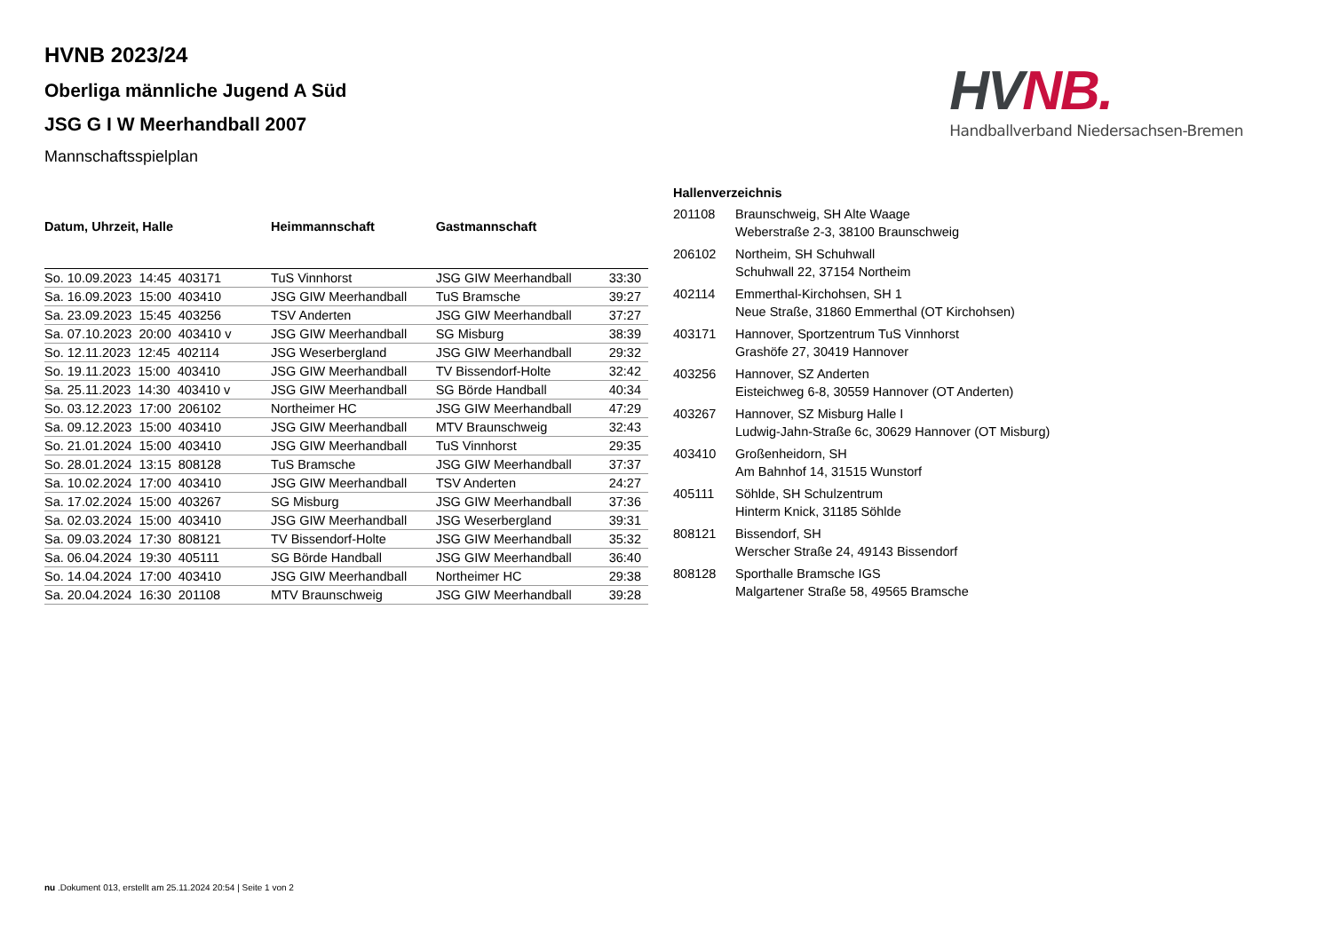HVNB 2023/24
Oberliga männliche Jugend A Süd
JSG G I W Meerhandball 2007
Mannschaftsspielplan
HV NB.
Handballverband Niedersachsen-Bremen
| Datum, Uhrzeit, Halle | Heimmannschaft | Gastmannschaft | |
| --- | --- | --- | --- |
| So. 10.09.2023 14:45 403171 | TuS Vinnhorst | JSG GIW Meerhandball | 33:30 |
| Sa. 16.09.2023 15:00 403410 | JSG GIW Meerhandball | TuS Bramsche | 39:27 |
| Sa. 23.09.2023 15:45 403256 | TSV Anderten | JSG GIW Meerhandball | 37:27 |
| Sa. 07.10.2023 20:00 403410 v | JSG GIW Meerhandball | SG Misburg | 38:39 |
| So. 12.11.2023 12:45 402114 | JSG Weserbergland | JSG GIW Meerhandball | 29:32 |
| So. 19.11.2023 15:00 403410 | JSG GIW Meerhandball | TV Bissendorf-Holte | 32:42 |
| Sa. 25.11.2023 14:30 403410 v | JSG GIW Meerhandball | SG Börde Handball | 40:34 |
| So. 03.12.2023 17:00 206102 | Northeimer HC | JSG GIW Meerhandball | 47:29 |
| Sa. 09.12.2023 15:00 403410 | JSG GIW Meerhandball | MTV Braunschweig | 32:43 |
| So. 21.01.2024 15:00 403410 | JSG GIW Meerhandball | TuS Vinnhorst | 29:35 |
| So. 28.01.2024 13:15 808128 | TuS Bramsche | JSG GIW Meerhandball | 37:37 |
| Sa. 10.02.2024 17:00 403410 | JSG GIW Meerhandball | TSV Anderten | 24:27 |
| Sa. 17.02.2024 15:00 403267 | SG Misburg | JSG GIW Meerhandball | 37:36 |
| Sa. 02.03.2024 15:00 403410 | JSG GIW Meerhandball | JSG Weserbergland | 39:31 |
| Sa. 09.03.2024 17:30 808121 | TV Bissendorf-Holte | JSG GIW Meerhandball | 35:32 |
| Sa. 06.04.2024 19:30 405111 | SG Börde Handball | JSG GIW Meerhandball | 36:40 |
| So. 14.04.2024 17:00 403410 | JSG GIW Meerhandball | Northeimer HC | 29:38 |
| Sa. 20.04.2024 16:30 201108 | MTV Braunschweig | JSG GIW Meerhandball | 39:28 |
Hallenverzeichnis
| 201108 | Braunschweig, SH Alte Waage Weberstraße 2-3, 38100 Braunschweig |
| 206102 | Northeim, SH Schuhwall Schuhwall 22, 37154 Northeim |
| 402114 | Emmerthal-Kirchohsen, SH 1 Neue Straße, 31860 Emmerthal (OT Kirchohsen) |
| 403171 | Hannover, Sportzentrum TuS Vinnhorst Grashöfe 27, 30419 Hannover |
| 403256 | Hannover, SZ Anderten Eisteichweg 6-8, 30559 Hannover (OT Anderten) |
| 403267 | Hannover, SZ Misburg Halle I Ludwig-Jahn-Straße 6c, 30629 Hannover (OT Misburg) |
| 403410 | Großenheidorn, SH Am Bahnhof 14, 31515 Wunstorf |
| 405111 | Söhlde, SH Schulzentrum Hinterm Knick, 31185 Söhlde |
| 808121 | Bissendorf, SH Werscher Straße 24, 49143 Bissendorf |
| 808128 | Sporthalle Bramsche IGS Malgartener Straße 58, 49565 Bramsche |
nu .Dokument 013, erstellt am 25.11.2024 20:54 | Seite 1 von 2